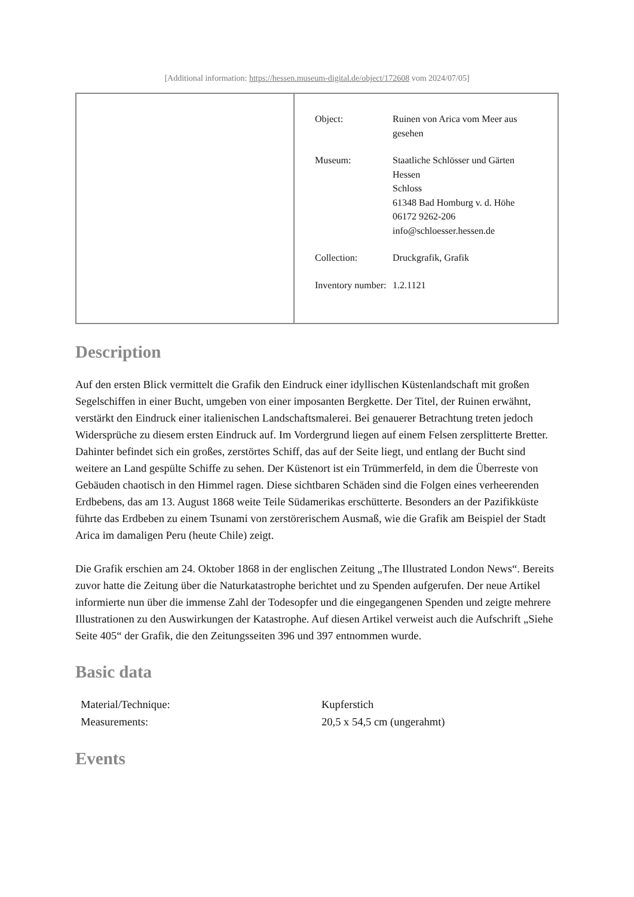[Additional information: https://hessen.museum-digital.de/object/172608 vom 2024/07/05]
| Object: | Ruinen von Arica vom Meer aus gesehen |
| Museum: | Staatliche Schlösser und Gärten Hessen Schloss 61348 Bad Homburg v. d. Höhe 06172 9262-206 info@schloesser.hessen.de |
| Collection: | Druckgrafik, Grafik |
| Inventory number: | 1.2.1121 |
Description
Auf den ersten Blick vermittelt die Grafik den Eindruck einer idyllischen Küstenlandschaft mit großen Segelschiffen in einer Bucht, umgeben von einer imposanten Bergkette. Der Titel, der Ruinen erwähnt, verstärkt den Eindruck einer italienischen Landschaftsmalerei. Bei genauerer Betrachtung treten jedoch Widersprüche zu diesem ersten Eindruck auf. Im Vordergrund liegen auf einem Felsen zersplitterte Bretter. Dahinter befindet sich ein großes, zerstörtes Schiff, das auf der Seite liegt, und entlang der Bucht sind weitere an Land gespülte Schiffe zu sehen. Der Küstenort ist ein Trümmerfeld, in dem die Überreste von Gebäuden chaotisch in den Himmel ragen. Diese sichtbaren Schäden sind die Folgen eines verheerenden Erdbebens, das am 13. August 1868 weite Teile Südamerikas erschütterte. Besonders an der Pazifikküste führte das Erdbeben zu einem Tsunami von zerstörerischem Ausmaß, wie die Grafik am Beispiel der Stadt Arica im damaligen Peru (heute Chile) zeigt.
Die Grafik erschien am 24. Oktober 1868 in der englischen Zeitung „The Illustrated London News“. Bereits zuvor hatte die Zeitung über die Naturkatastrophe berichtet und zu Spenden aufgerufen. Der neue Artikel informierte nun über die immense Zahl der Todesopfer und die eingegangenen Spenden und zeigte mehrere Illustrationen zu den Auswirkungen der Katastrophe. Auf diesen Artikel verweist auch die Aufschrift „Siehe Seite 405“ der Grafik, die den Zeitungsseiten 396 und 397 entnommen wurde.
Basic data
| Material/Technique: | Kupferstich |
| Measurements: | 20,5 x 54,5 cm (ungerahmt) |
Events